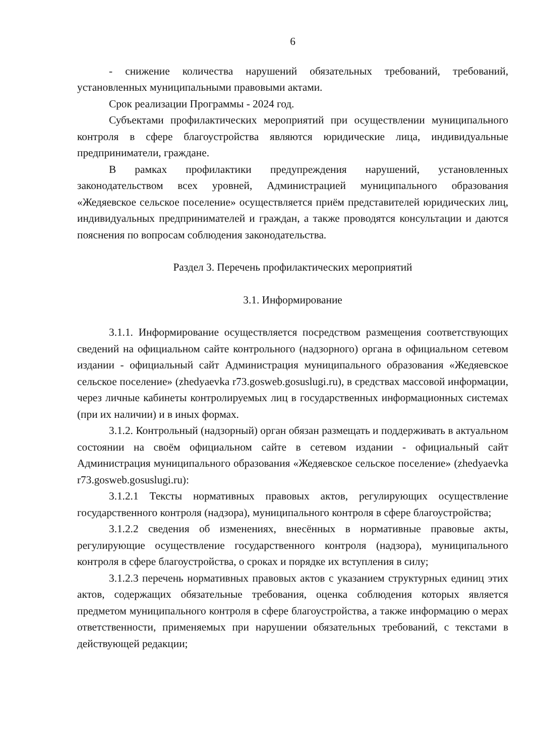6
- снижение количества нарушений обязательных требований, требований, установленных муниципальными правовыми актами.
Срок реализации Программы - 2024 год.
Субъектами профилактических мероприятий при осуществлении муниципального контроля в сфере благоустройства являются юридические лица, индивидуальные предприниматели, граждане.
В рамках профилактики предупреждения нарушений, установленных законодательством всех уровней, Администрацией муниципального образования «Жедяевское сельское поселение» осуществляется приём представителей юридических лиц, индивидуальных предпринимателей и граждан, а также проводятся консультации и даются пояснения по вопросам соблюдения законодательства.
Раздел 3. Перечень профилактических мероприятий
3.1. Информирование
3.1.1. Информирование осуществляется посредством размещения соответствующих сведений на официальном сайте контрольного (надзорного) органа в официальном сетевом издании - официальный сайт Администрация муниципального образования «Жедяевское сельское поселение» (zhedyaevka r73.gosweb.gosuslugi.ru), в средствах массовой информации, через личные кабинеты контролируемых лиц в государственных информационных системах (при их наличии) и в иных формах.
3.1.2. Контрольный (надзорный) орган обязан размещать и поддерживать в актуальном состоянии на своём официальном сайте в сетевом издании - официальный сайт Администрация муниципального образования «Жедяевское сельское поселение» (zhedyaevka r73.gosweb.gosuslugi.ru):
3.1.2.1 Тексты нормативных правовых актов, регулирующих осуществление государственного контроля (надзора), муниципального контроля в сфере благоустройства;
3.1.2.2 сведения об изменениях, внесённых в нормативные правовые акты, регулирующие осуществление государственного контроля (надзора), муниципального контроля в сфере благоустройства, о сроках и порядке их вступления в силу;
3.1.2.3 перечень нормативных правовых актов с указанием структурных единиц этих актов, содержащих обязательные требования, оценка соблюдения которых является предметом муниципального контроля в сфере благоустройства, а также информацию о мерах ответственности, применяемых при нарушении обязательных требований, с текстами в действующей редакции;